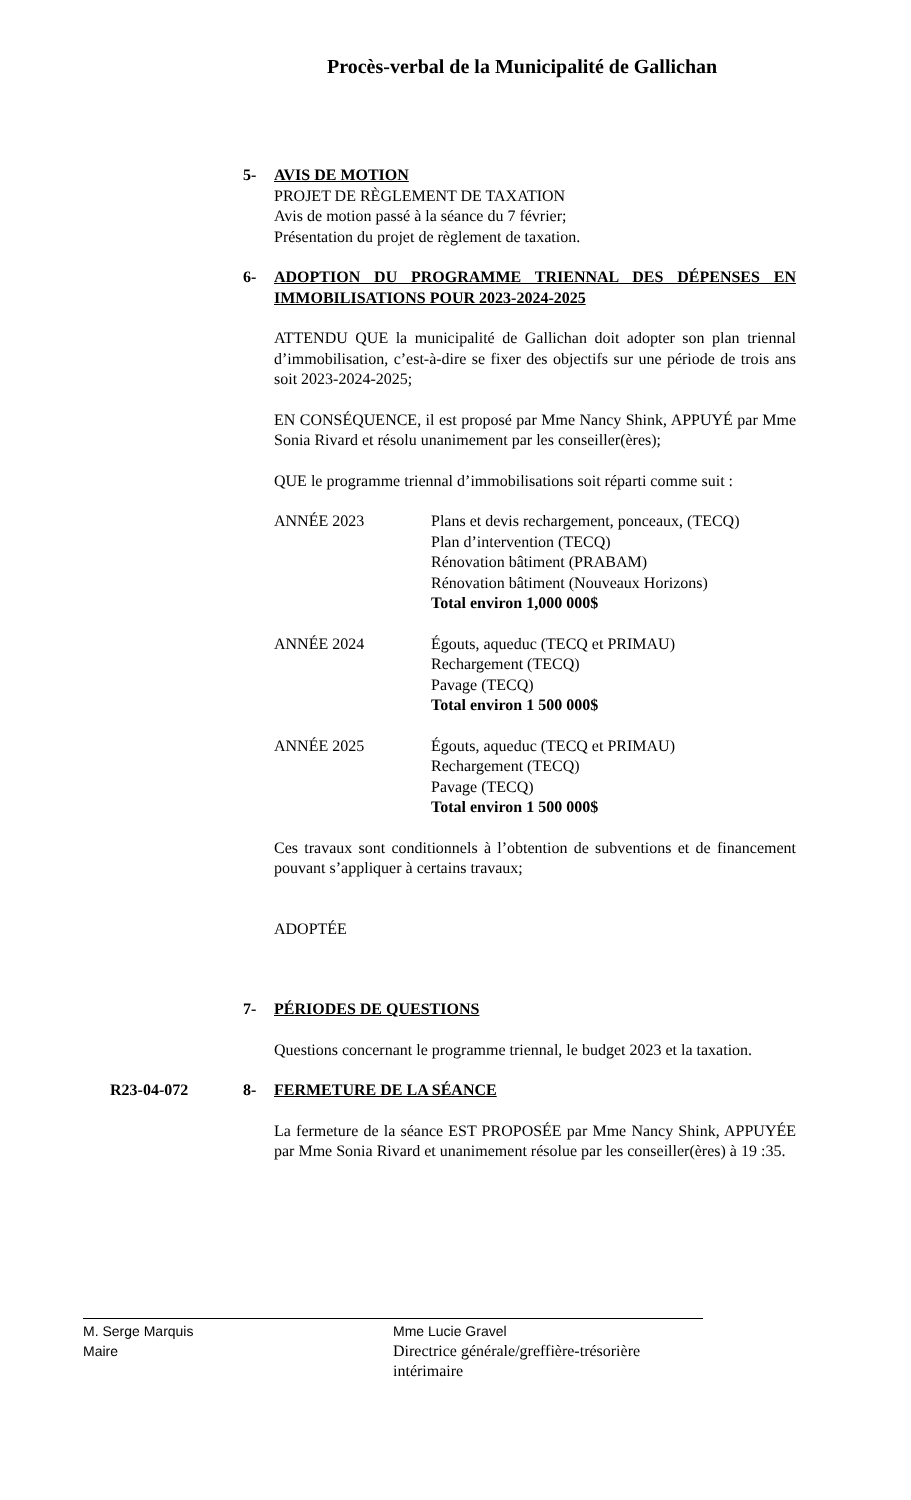Procès-verbal de la Municipalité de Gallichan
5- AVIS DE MOTION
PROJET DE RÈGLEMENT DE TAXATION
Avis de motion passé à la séance du 7 février;
Présentation du projet de règlement de taxation.
6- ADOPTION DU PROGRAMME TRIENNAL DES DÉPENSES EN IMMOBILISATIONS POUR 2023-2024-2025
ATTENDU QUE la municipalité de Gallichan doit adopter son plan triennal d’immobilisation, c’est-à-dire se fixer des objectifs sur une période de trois ans soit 2023-2024-2025;
EN CONSÉQUENCE, il est proposé par Mme Nancy Shink, APPUYÉ par Mme Sonia Rivard et résolu unanimement par les conseiller(ères);
QUE le programme triennal d’immobilisations soit réparti comme suit :
ANNÉE 2023 Plans et devis rechargement, ponceaux, (TECQ)
Plan d’intervention (TECQ)
Rénovation bâtiment (PRABAM)
Rénovation bâtiment (Nouveaux Horizons)
Total environ 1,000 000$
ANNÉE 2024 Égouts, aqueduc (TECQ et PRIMAU)
Rechargement (TECQ)
Pavage (TECQ)
Total environ 1 500 000$
ANNÉE 2025 Égouts, aqueduc (TECQ et PRIMAU)
Rechargement (TECQ)
Pavage (TECQ)
Total environ 1 500 000$
Ces travaux sont conditionnels à l’obtention de subventions et de financement pouvant s’appliquer à certains travaux;
ADOPTÉE
7- PÉRIODES DE QUESTIONS
Questions concernant le programme triennal, le budget 2023 et la taxation.
R23-04-072 8- FERMETURE DE LA SÉANCE
La fermeture de la séance EST PROPOSÉE par Mme Nancy Shink, APPUYÉE par Mme Sonia Rivard et unanimement résolue par les conseiller(ères) à 19 :35.
M. Serge Marquis
Maire
Mme Lucie Gravel
Directrice générale/greffière-trésorière intérimaire